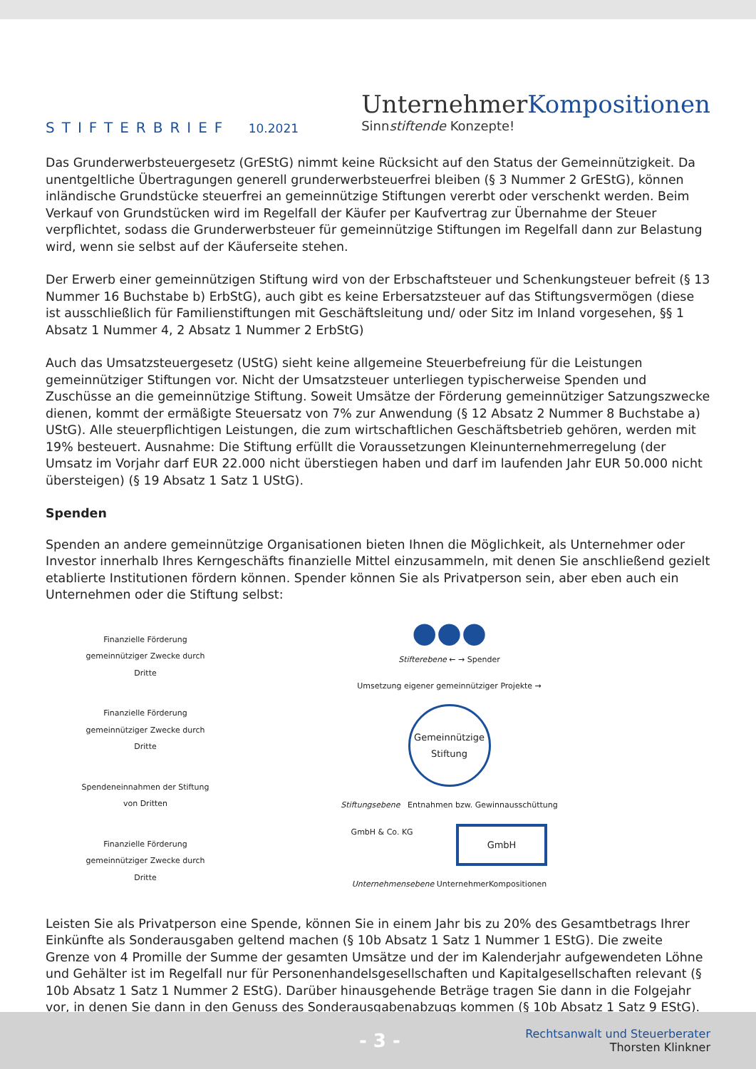STIFTERBRIEF 10.2021
UnternehmerKompositionen
Sinnstiftende Konzepte!
Das Grunderwerbsteuergesetz (GrEStG) nimmt keine Rücksicht auf den Status der Gemeinnützigkeit. Da unentgeltliche Übertragungen generell grunderwerbsteuerfrei bleiben (§ 3 Nummer 2 GrEStG), können inländische Grundstücke steuerfrei an gemeinnützige Stiftungen vererbt oder verschenkt werden. Beim Verkauf von Grundstücken wird im Regelfall der Käufer per Kaufvertrag zur Übernahme der Steuer verpflichtet, sodass die Grunderwerbsteuer für gemeinnützige Stiftungen im Regelfall dann zur Belastung wird, wenn sie selbst auf der Käuferseite stehen.
Der Erwerb einer gemeinnützigen Stiftung wird von der Erbschaftsteuer und Schenkungsteuer befreit (§ 13 Nummer 16 Buchstabe b) ErbStG), auch gibt es keine Erbersatzsteuer auf das Stiftungsvermögen (diese ist ausschließlich für Familienstiftungen mit Geschäftsleitung und/ oder Sitz im Inland vorgesehen, §§ 1 Absatz 1 Nummer 4, 2 Absatz 1 Nummer 2 ErbStG)
Auch das Umsatzsteuergesetz (UStG) sieht keine allgemeine Steuerbefreiung für die Leistungen gemeinnütziger Stiftungen vor. Nicht der Umsatzsteuer unterliegen typischerweise Spenden und Zuschüsse an die gemeinnützige Stiftung. Soweit Umsätze der Förderung gemeinnütziger Satzungszwecke dienen, kommt der ermäßigte Steuersatz von 7% zur Anwendung (§ 12 Absatz 2 Nummer 8 Buchstabe a) UStG). Alle steuerpflichtigen Leistungen, die zum wirtschaftlichen Geschäftsbetrieb gehören, werden mit 19% besteuert. Ausnahme: Die Stiftung erfüllt die Voraussetzungen Kleinunternehmerregelung (der Umsatz im Vorjahr darf EUR 22.000 nicht überstiegen haben und darf im laufenden Jahr EUR 50.000 nicht übersteigen) (§ 19 Absatz 1 Satz 1 UStG).
Spenden
Spenden an andere gemeinnützige Organisationen bieten Ihnen die Möglichkeit, als Unternehmer oder Investor innerhalb Ihres Kerngeschäfts finanzielle Mittel einzusammeln, mit denen Sie anschließend gezielt etablierte Institutionen fördern können. Spender können Sie als Privatperson sein, aber eben auch ein Unternehmen oder die Stiftung selbst:
Finanzielle Förderung gemeinnütziger Zwecke durch Dritte
Finanzielle Förderung gemeinnütziger Zwecke durch Dritte
Spendeneinnahmen der Stiftung von Dritten
Finanzielle Förderung gemeinnütziger Zwecke durch Dritte
●●●
Stifterebene ← → Spender
Umsetzung eigener gemeinnütziger Projekte →
Gemeinnützige Stiftung
Stiftungsebene Entnahmen bzw. Gewinnausschüttung
GmbH & Co. KG GmbH
Unternehmensebene UnternehmerKompositionen
Leisten Sie als Privatperson eine Spende, können Sie in einem Jahr bis zu 20% des Gesamtbetrags Ihrer Einkünfte als Sonderausgaben geltend machen (§ 10b Absatz 1 Satz 1 Nummer 1 EStG). Die zweite Grenze von 4 Promille der Summe der gesamten Umsätze und der im Kalenderjahr aufgewendeten Löhne und Gehälter ist im Regelfall nur für Personenhandelsgesellschaften und Kapitalgesellschaften relevant (§ 10b Absatz 1 Satz 1 Nummer 2 EStG). Darüber hinausgehende Beträge tragen Sie dann in die Folgejahr vor, in denen Sie dann in den Genuss des Sonderausgabenabzugs kommen (§ 10b Absatz 1 Satz 9 EStG).
- 3 -
Rechtsanwalt und Steuerberater
Thorsten Klinkner